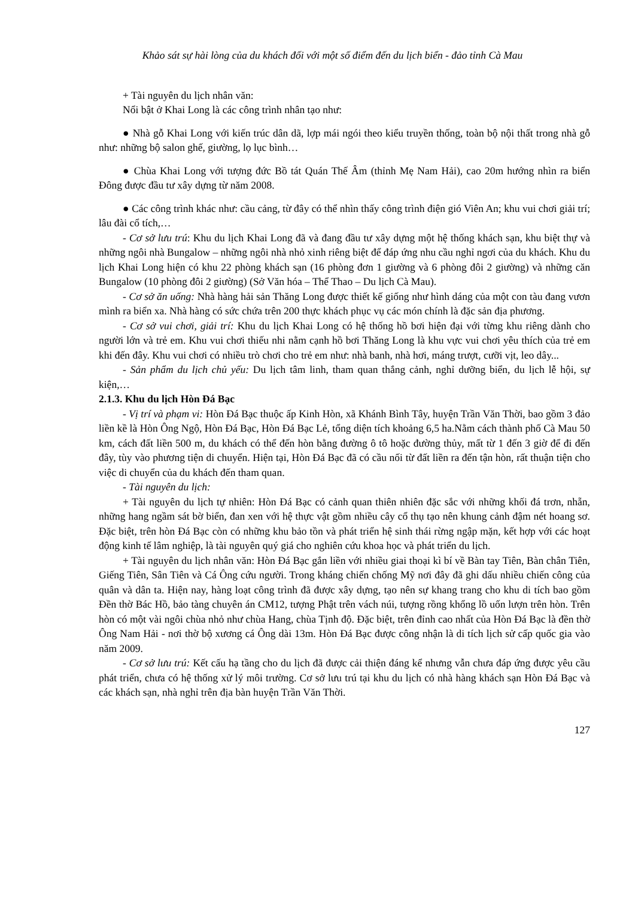Khảo sát sự hài lòng của du khách đối với một số điểm đến du lịch biển - đảo tỉnh Cà Mau
+ Tài nguyên du lịch nhân văn:
Nổi bật ở Khai Long là các công trình nhân tạo như:
● Nhà gỗ Khai Long với kiến trúc dân dã, lợp mái ngói theo kiểu truyền thống, toàn bộ nội thất trong nhà gỗ như: những bộ salon ghế, giường, lọ lục bình…
● Chùa Khai Long với tượng đức Bồ tát Quán Thế Âm (thỉnh Mẹ Nam Hải), cao 20m hướng nhìn ra biển Đông được đầu tư xây dựng từ năm 2008.
● Các công trình khác như: cầu cảng, từ đây có thể nhìn thấy công trình điện gió Viên An; khu vui chơi giải trí; lâu đài cổ tích,…
- Cơ sở lưu trú: Khu du lịch Khai Long đã và đang đầu tư xây dựng một hệ thống khách sạn, khu biệt thự và những ngôi nhà Bungalow – những ngôi nhà nhỏ xinh riêng biệt để đáp ứng nhu cầu nghỉ ngơi của du khách. Khu du lịch Khai Long hiện có khu 22 phòng khách sạn (16 phòng đơn 1 giường và 6 phòng đôi 2 giường) và những căn Bungalow (10 phòng đôi 2 giường) (Sở Văn hóa – Thể Thao – Du lịch Cà Mau).
- Cơ sở ăn uống: Nhà hàng hải sản Thăng Long được thiết kế giống như hình dáng của một con tàu đang vươn mình ra biển xa. Nhà hàng có sức chứa trên 200 thực khách phục vụ các món chính là đặc sản địa phương.
- Cơ sở vui chơi, giải trí: Khu du lịch Khai Long có hệ thống hồ bơi hiện đại với từng khu riêng dành cho người lớn và trẻ em. Khu vui chơi thiếu nhi nằm cạnh hồ bơi Thăng Long là khu vực vui chơi yêu thích của trẻ em khi đến đây. Khu vui chơi có nhiều trò chơi cho trẻ em như: nhà banh, nhà hơi, máng trượt, cưỡi vịt, leo dây...
- Sản phẩm du lịch chủ yếu: Du lịch tâm linh, tham quan thắng cảnh, nghỉ dưỡng biển, du lịch lễ hội, sự kiện,…
2.1.3. Khu du lịch Hòn Đá Bạc
- Vị trí và phạm vi: Hòn Đá Bạc thuộc ấp Kinh Hòn, xã Khánh Bình Tây, huyện Trần Văn Thời, bao gồm 3 đảo liền kề là Hòn Ông Ngộ, Hòn Đá Bạc, Hòn Đá Bạc Lẻ, tổng diện tích khoảng 6,5 ha.Nằm cách thành phố Cà Mau 50 km, cách đất liền 500 m, du khách có thể đến hòn bằng đường ô tô hoặc đường thủy, mất từ 1 đến 3 giờ để đi đến đây, tùy vào phương tiện di chuyển. Hiện tại, Hòn Đá Bạc đã có cầu nối từ đất liền ra đến tận hòn, rất thuận tiện cho việc di chuyển của du khách đến tham quan.
- Tài nguyên du lịch:
+ Tài nguyên du lịch tự nhiên: Hòn Đá Bạc có cảnh quan thiên nhiên đặc sắc với những khối đá trơn, nhẵn, những hang ngầm sát bờ biển, đan xen với hệ thực vật gồm nhiều cây cổ thụ tạo nên khung cảnh đậm nét hoang sơ. Đặc biệt, trên hòn Đá Bạc còn có những khu bảo tồn và phát triển hệ sinh thái rừng ngập mặn, kết hợp với các hoạt động kinh tế lâm nghiệp, là tài nguyên quý giá cho nghiên cứu khoa học và phát triển du lịch.
+ Tài nguyên du lịch nhân văn: Hòn Đá Bạc gắn liền với nhiều giai thoại kì bí về Bàn tay Tiên, Bàn chân Tiên, Giếng Tiên, Sân Tiên và Cá Ông cứu người. Trong kháng chiến chống Mỹ nơi đây đã ghi dấu nhiều chiến công của quân và dân ta. Hiện nay, hàng loạt công trình đã được xây dựng, tạo nên sự khang trang cho khu di tích bao gồm Đền thờ Bác Hồ, bảo tàng chuyên án CM12, tượng Phật trên vách núi, tượng rồng khổng lồ uốn lượn trên hòn. Trên hòn có một vài ngôi chùa nhỏ như chùa Hang, chùa Tịnh độ. Đặc biệt, trên đỉnh cao nhất của Hòn Đá Bạc là đền thờ Ông Nam Hải - nơi thờ bộ xương cá Ông dài 13m. Hòn Đá Bạc được công nhận là di tích lịch sử cấp quốc gia vào năm 2009.
- Cơ sở lưu trú: Kết cấu hạ tầng cho du lịch đã được cải thiện đáng kể nhưng vẫn chưa đáp ứng được yêu cầu phát triển, chưa có hệ thống xử lý môi trường. Cơ sở lưu trú tại khu du lịch có nhà hàng khách sạn Hòn Đá Bạc và các khách sạn, nhà nghỉ trên địa bàn huyện Trần Văn Thời.
127